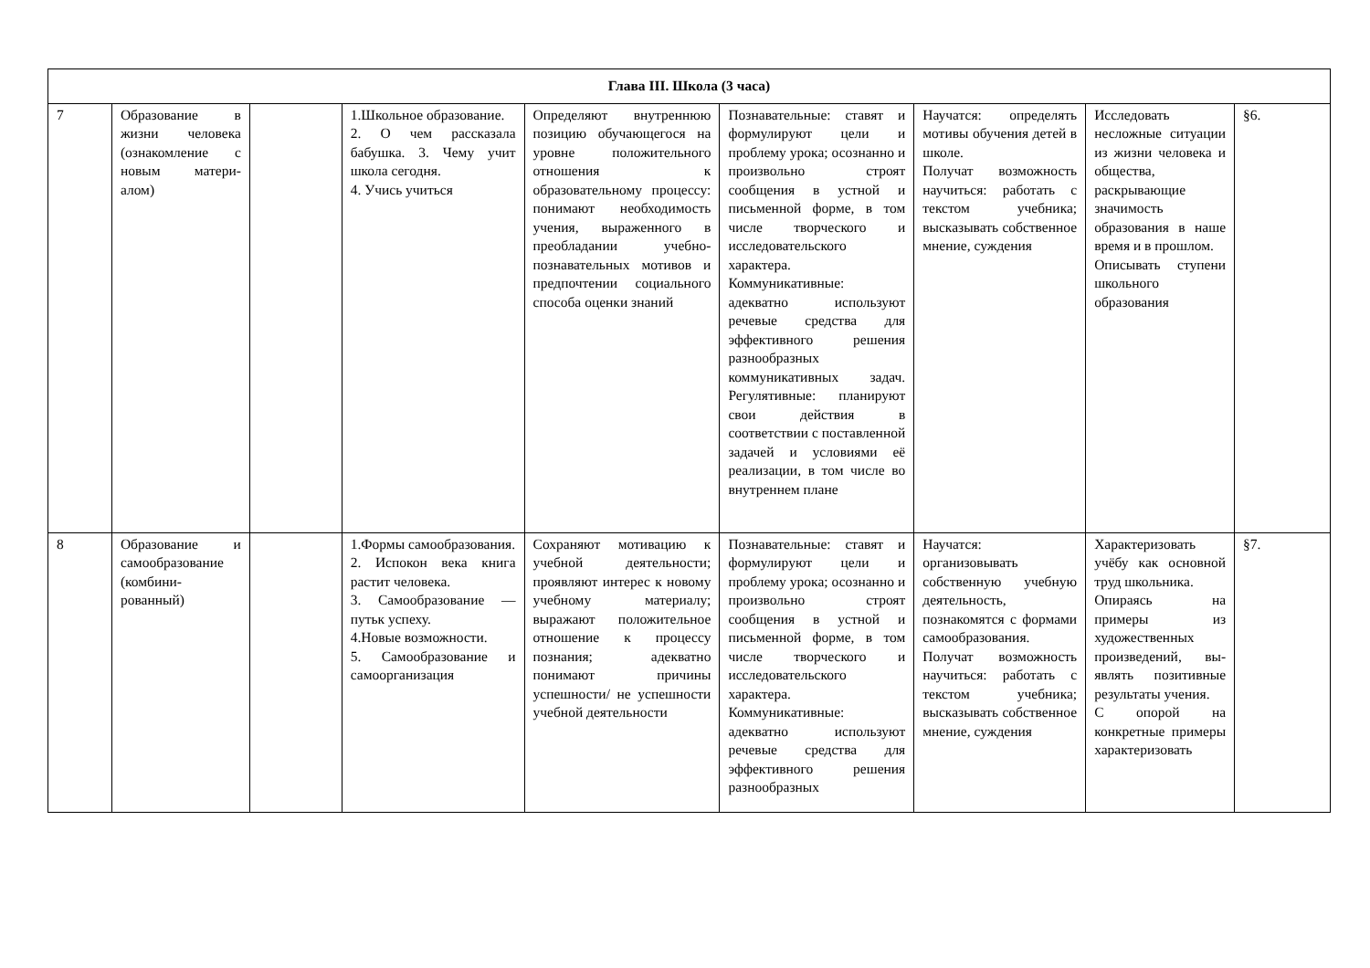| Глава III. Школа (3 часа) | | | | | | | | |
| --- | --- | --- | --- | --- | --- | --- | --- | --- |
| 7 | Образование в жизни человека (ознакомление с новым матери-алом) | | 1.Школьное образование. 2. О чем рассказала бабушка. 3. Чему учит школа сегодня. 4. Учись учиться | Определяют внутреннюю позицию обучающегося на уровне положительного отношения к образовательному процессу: понимают необходимость учения, выраженного в преобладании учебно-познавательных мотивов и предпочтении социального способа оценки знаний | Познавательные: ставят и формулируют цели и проблему урока; осознанно и произвольно строят сообщения в устной и письменной форме, в том числе творческого и исследовательского характера. Коммуникативные: адекватно используют речевые средства для эффективного решения разнообразных коммуникативных задач. Регулятивные: планируют свои действия в соответствии с поставленной задачей и условиями её реализации, в том числе во внутреннем плане | Научатся: определять мотивы обучения детей в школе. Получат возможность научиться: работать с текстом учебника; высказывать собственное мнение, суждения | Исследовать несложные ситуации из жизни человека и общества, раскрывающие значимость образования в наше время и в прошлом. Описывать ступени школьного образования | §6. |
| 8 | Образование и самообразование (комбини-рованный) | | 1.Формы самообразования. 2. Испокон века книга растит человека. 3. Самообразование — путьк успеху. 4.Новые возможности. 5. Самообразование и самоорганизация | Сохраняют мотивацию к учебной деятельности; проявляют интерес к новому учебному материалу; выражают положительное отношение к процессу познания; адекватно понимают причины успешности/ не успешности учебной деятельности | Познавательные: ставят и формулируют цели и проблему урока; осознанно и произвольно строят сообщения в устной и письменной форме, в том числе творческого и исследовательского характера. Коммуникативные: адекватно используют речевые средства для эффективного решения разнообразных | Научатся: организовывать собственную учебную деятельность, познакомятся с формами самообразования. Получат возможность научиться: работать с текстом учебника; высказывать собственное мнение, суждения | Характеризовать учёбу как основной труд школьника. Опираясь на примеры из художественных произведений, вы-являть позитивные результаты учения. С опорой на конкретные примеры характеризовать | §7. |